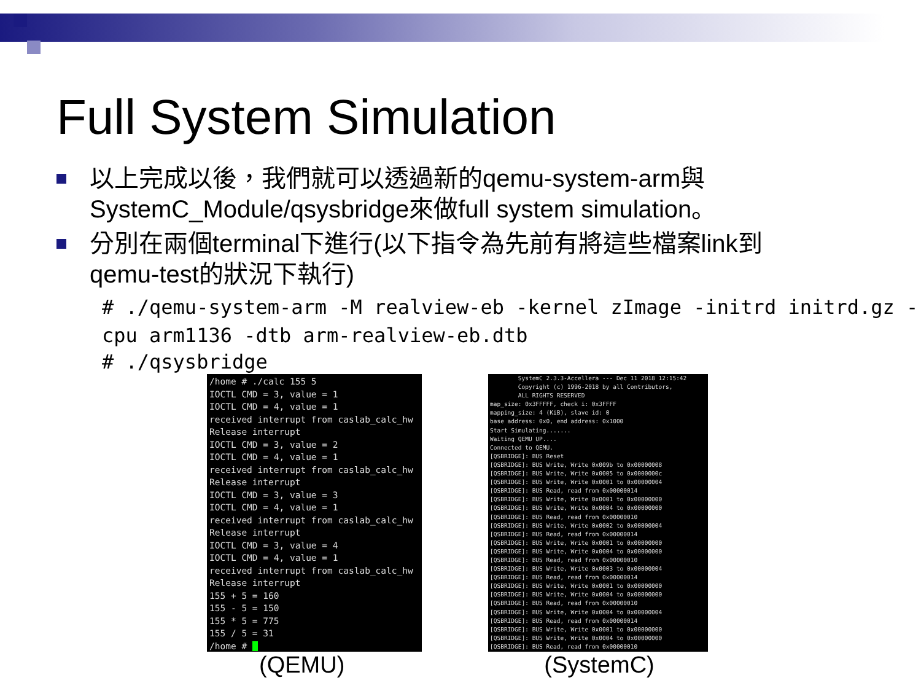Full System Simulation
以上完成以後，我們就可以透過新的qemu-system-arm與SystemC_Module/qsysbridge來做full system simulation。
分別在兩個terminal下進行(以下指令為先前有將這些檔案link到qemu-test的狀況下執行)
# ./qemu-system-arm -M realview-eb -kernel zImage -initrd initrd.gz -cpu arm1136 -dtb arm-realview-eb.dtb
# ./qsysbridge
/home # ./calc 155 5 IOCTL CMD = 3, value = 1 IOCTL CMD = 4, value = 1 received interrupt from caslab_calc_hw Release interrupt IOCTL CMD = 3, value = 2 IOCTL CMD = 4, value = 1 received interrupt from caslab_calc_hw Release interrupt IOCTL CMD = 3, value = 3 IOCTL CMD = 4, value = 1 received interrupt from caslab_calc_hw Release interrupt IOCTL CMD = 3, value = 4 IOCTL CMD = 4, value = 1 received interrupt from caslab_calc_hw Release interrupt 155 + 5 = 160 155 - 5 = 150 155 * 5 = 775 155 / 5 = 31 /home #
SystemC 2.3.3-Accellera --- Dec 11 2018 12:15:42 Copyright (c) 1996-2018 by all Contributors, ALL RIGHTS RESERVED map_size: 0x3FFFFF, check i: 0x3FFFF mapping_size: 4 (KiB), slave id: 0 base address: 0x0, end address: 0x1000 Start Simulating....... Waiting QEMU UP.... Connected to QEMU. [QSBRIDGE]: BUS Reset [QSBRIDGE]: BUS Write, Write 0x009b to 0x00000008 [QSBRIDGE]: BUS Write, Write 0x0005 to 0x0000000c [QSBRIDGE]: BUS Write, Write 0x0001 to 0x00000004 [QSBRIDGE]: BUS Read, read from 0x00000014 [QSBRIDGE]: BUS Write, Write 0x0001 to 0x00000000 [QSBRIDGE]: BUS Write, Write 0x0004 to 0x00000000 [QSBRIDGE]: BUS Read, read from 0x00000010 [QSBRIDGE]: BUS Write, Write 0x0002 to 0x00000004 [QSBRIDGE]: BUS Read, read from 0x00000014 [QSBRIDGE]: BUS Write, Write 0x0001 to 0x00000000 [QSBRIDGE]: BUS Write, Write 0x0004 to 0x00000000 [QSBRIDGE]: BUS Read, read from 0x00000010 [QSBRIDGE]: BUS Write, Write 0x0003 to 0x00000004 [QSBRIDGE]: BUS Read, read from 0x00000014 [QSBRIDGE]: BUS Write, Write 0x0001 to 0x00000000 [QSBRIDGE]: BUS Write, Write 0x0004 to 0x00000000 [QSBRIDGE]: BUS Read, read from 0x00000010 [QSBRIDGE]: BUS Write, Write 0x0004 to 0x00000004 [QSBRIDGE]: BUS Read, read from 0x00000014 [QSBRIDGE]: BUS Write, Write 0x0001 to 0x00000000 [QSBRIDGE]: BUS Write, Write 0x0004 to 0x00000000 [QSBRIDGE]: BUS Read, read from 0x00000010
(QEMU) (SystemC)